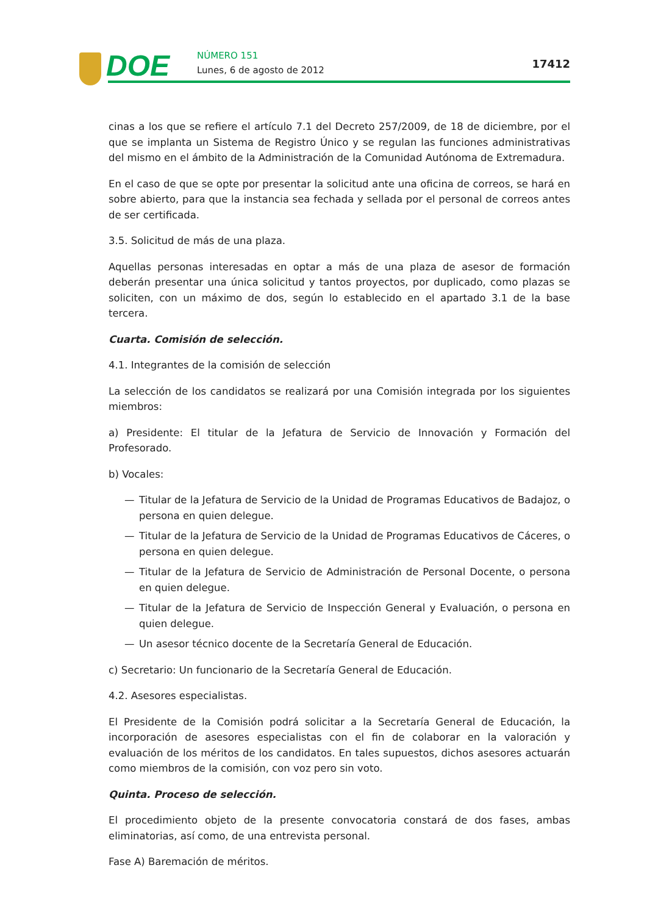DOE NÚMERO 151
Lunes, 6 de agosto de 2012 17412
cinas a los que se refiere el artículo 7.1 del Decreto 257/2009, de 18 de diciembre, por el que se implanta un Sistema de Registro Único y se regulan las funciones administrativas del mismo en el ámbito de la Administración de la Comunidad Autónoma de Extremadura.
En el caso de que se opte por presentar la solicitud ante una oficina de correos, se hará en sobre abierto, para que la instancia sea fechada y sellada por el personal de correos antes de ser certificada.
3.5. Solicitud de más de una plaza.
Aquellas personas interesadas en optar a más de una plaza de asesor de formación deberán presentar una única solicitud y tantos proyectos, por duplicado, como plazas se soliciten, con un máximo de dos, según lo establecido en el apartado 3.1 de la base tercera.
Cuarta. Comisión de selección.
4.1. Integrantes de la comisión de selección
La selección de los candidatos se realizará por una Comisión integrada por los siguientes miembros:
a) Presidente: El titular de la Jefatura de Servicio de Innovación y Formación del Profesorado.
b) Vocales:
— Titular de la Jefatura de Servicio de la Unidad de Programas Educativos de Badajoz, o persona en quien delegue.
— Titular de la Jefatura de Servicio de la Unidad de Programas Educativos de Cáceres, o persona en quien delegue.
— Titular de la Jefatura de Servicio de Administración de Personal Docente, o persona en quien delegue.
— Titular de la Jefatura de Servicio de Inspección General y Evaluación, o persona en quien delegue.
— Un asesor técnico docente de la Secretaría General de Educación.
c) Secretario: Un funcionario de la Secretaría General de Educación.
4.2. Asesores especialistas.
El Presidente de la Comisión podrá solicitar a la Secretaría General de Educación, la incorporación de asesores especialistas con el fin de colaborar en la valoración y evaluación de los méritos de los candidatos. En tales supuestos, dichos asesores actuarán como miembros de la comisión, con voz pero sin voto.
Quinta. Proceso de selección.
El procedimiento objeto de la presente convocatoria constará de dos fases, ambas eliminatorias, así como, de una entrevista personal.
Fase A) Baremación de méritos.